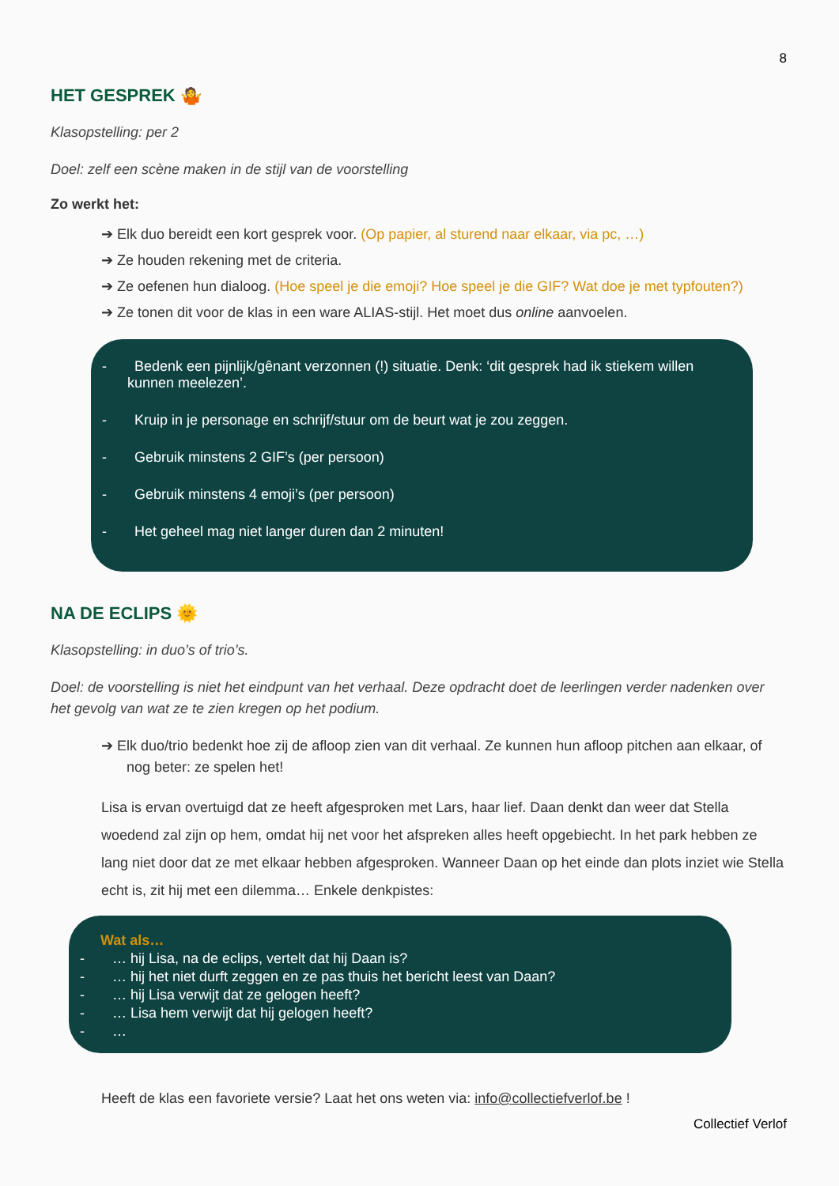8
HET GESPREK 🤷
Klasopstelling: per 2
Doel: zelf een scène maken in de stijl van de voorstelling
Zo werkt het:
➔ Elk duo bereidt een kort gesprek voor. (Op papier, al sturend naar elkaar, via pc, …)
➔ Ze houden rekening met de criteria.
➔ Ze oefenen hun dialoog. (Hoe speel je die emoji? Hoe speel je die GIF? Wat doe je met typfouten?)
➔ Ze tonen dit voor de klas in een ware ALIAS-stijl. Het moet dus online aanvoelen.
- Bedenk een pijnlijk/gênant verzonnen (!) situatie. Denk: ‘dit gesprek had ik stiekem willen kunnen meelezen’.
- Kruip in je personage en schrijf/stuur om de beurt wat je zou zeggen.
- Gebruik minstens 2 GIF’s (per persoon)
- Gebruik minstens 4 emoji’s (per persoon)
- Het geheel mag niet langer duren dan 2 minuten!
NA DE ECLIPS 🌞
Klasopstelling: in duo’s of trio’s.
Doel: de voorstelling is niet het eindpunt van het verhaal. Deze opdracht doet de leerlingen verder nadenken over het gevolg van wat ze te zien kregen op het podium.
➔ Elk duo/trio bedenkt hoe zij de afloop zien van dit verhaal. Ze kunnen hun afloop pitchen aan elkaar, of nog beter: ze spelen het!
Lisa is ervan overtuigd dat ze heeft afgesproken met Lars, haar lief. Daan denkt dan weer dat Stella woedend zal zijn op hem, omdat hij net voor het afspreken alles heeft opgebiecht. In het park hebben ze lang niet door dat ze met elkaar hebben afgesproken. Wanneer Daan op het einde dan plots inziet wie Stella echt is, zit hij met een dilemma… Enkele denkpistes:
Wat als…
- … hij Lisa, na de eclips, vertelt dat hij Daan is?
- … hij het niet durft zeggen en ze pas thuis het bericht leest van Daan?
- … hij Lisa verwijt dat ze gelogen heeft?
- … Lisa hem verwijt dat hij gelogen heeft?
- …
Heeft de klas een favoriete versie? Laat het ons weten via: info@collectiefverlof.be !
Collectief Verlof